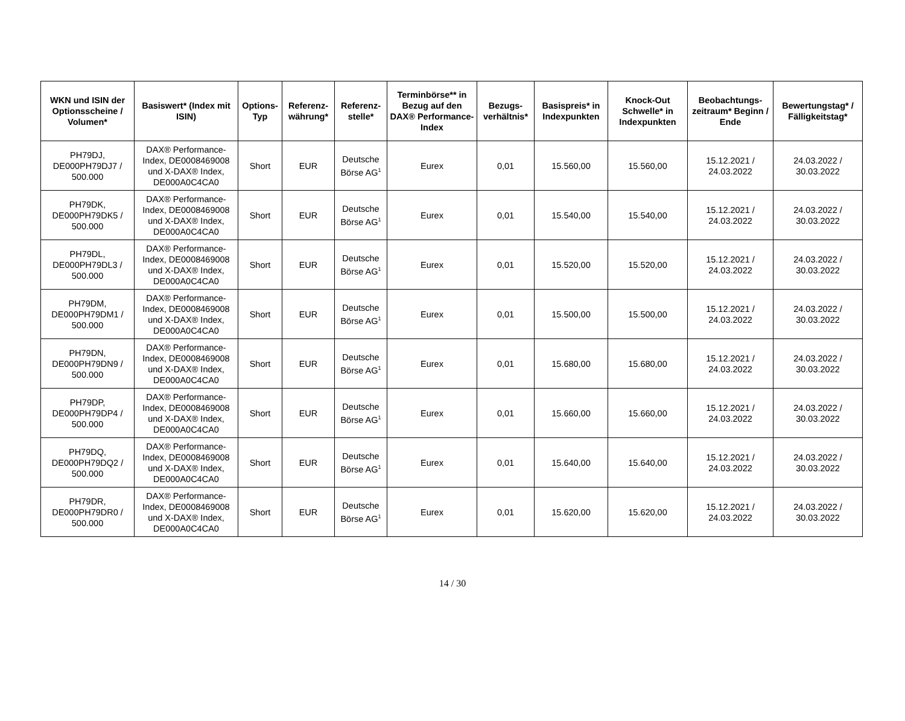| WKN und ISIN der Optionsscheine / Volumen* | Basiswert* (Index mit ISIN) | Options-Typ | Referenz-währung* | Referenz-stelle* | Terminbörse** in Bezug auf den DAX® Performance-Index | Bezugs-verhältnis* | Basispreis* in Indexpunkten | Knock-Out Schwelle* in Indexpunkten | Beobachtungs-zeitraum* Beginn / Ende | Bewertungstag* / Fälligkeitstag* |
| --- | --- | --- | --- | --- | --- | --- | --- | --- | --- | --- |
| PH79DJ, DE000PH79DJ7 / 500.000 | DAX® Performance-Index, DE0008469008 und X-DAX® Index, DE000A0C4CA0 | Short | EUR | Deutsche Börse AG<sup>1</sup> | Eurex | 0,01 | 15.560,00 | 15.560,00 | 15.12.2021 / 24.03.2022 | 24.03.2022 / 30.03.2022 |
| PH79DK, DE000PH79DK5 / 500.000 | DAX® Performance-Index, DE0008469008 und X-DAX® Index, DE000A0C4CA0 | Short | EUR | Deutsche Börse AG<sup>1</sup> | Eurex | 0,01 | 15.540,00 | 15.540,00 | 15.12.2021 / 24.03.2022 | 24.03.2022 / 30.03.2022 |
| PH79DL, DE000PH79DL3 / 500.000 | DAX® Performance-Index, DE0008469008 und X-DAX® Index, DE000A0C4CA0 | Short | EUR | Deutsche Börse AG<sup>1</sup> | Eurex | 0,01 | 15.520,00 | 15.520,00 | 15.12.2021 / 24.03.2022 | 24.03.2022 / 30.03.2022 |
| PH79DM, DE000PH79DM1 / 500.000 | DAX® Performance-Index, DE0008469008 und X-DAX® Index, DE000A0C4CA0 | Short | EUR | Deutsche Börse AG<sup>1</sup> | Eurex | 0,01 | 15.500,00 | 15.500,00 | 15.12.2021 / 24.03.2022 | 24.03.2022 / 30.03.2022 |
| PH79DN, DE000PH79DN9 / 500.000 | DAX® Performance-Index, DE0008469008 und X-DAX® Index, DE000A0C4CA0 | Short | EUR | Deutsche Börse AG<sup>1</sup> | Eurex | 0,01 | 15.680,00 | 15.680,00 | 15.12.2021 / 24.03.2022 | 24.03.2022 / 30.03.2022 |
| PH79DP, DE000PH79DP4 / 500.000 | DAX® Performance-Index, DE0008469008 und X-DAX® Index, DE000A0C4CA0 | Short | EUR | Deutsche Börse AG<sup>1</sup> | Eurex | 0,01 | 15.660,00 | 15.660,00 | 15.12.2021 / 24.03.2022 | 24.03.2022 / 30.03.2022 |
| PH79DQ, DE000PH79DQ2 / 500.000 | DAX® Performance-Index, DE0008469008 und X-DAX® Index, DE000A0C4CA0 | Short | EUR | Deutsche Börse AG<sup>1</sup> | Eurex | 0,01 | 15.640,00 | 15.640,00 | 15.12.2021 / 24.03.2022 | 24.03.2022 / 30.03.2022 |
| PH79DR, DE000PH79DR0 / 500.000 | DAX® Performance-Index, DE0008469008 und X-DAX® Index, DE000A0C4CA0 | Short | EUR | Deutsche Börse AG<sup>1</sup> | Eurex | 0,01 | 15.620,00 | 15.620,00 | 15.12.2021 / 24.03.2022 | 24.03.2022 / 30.03.2022 |
14 / 30